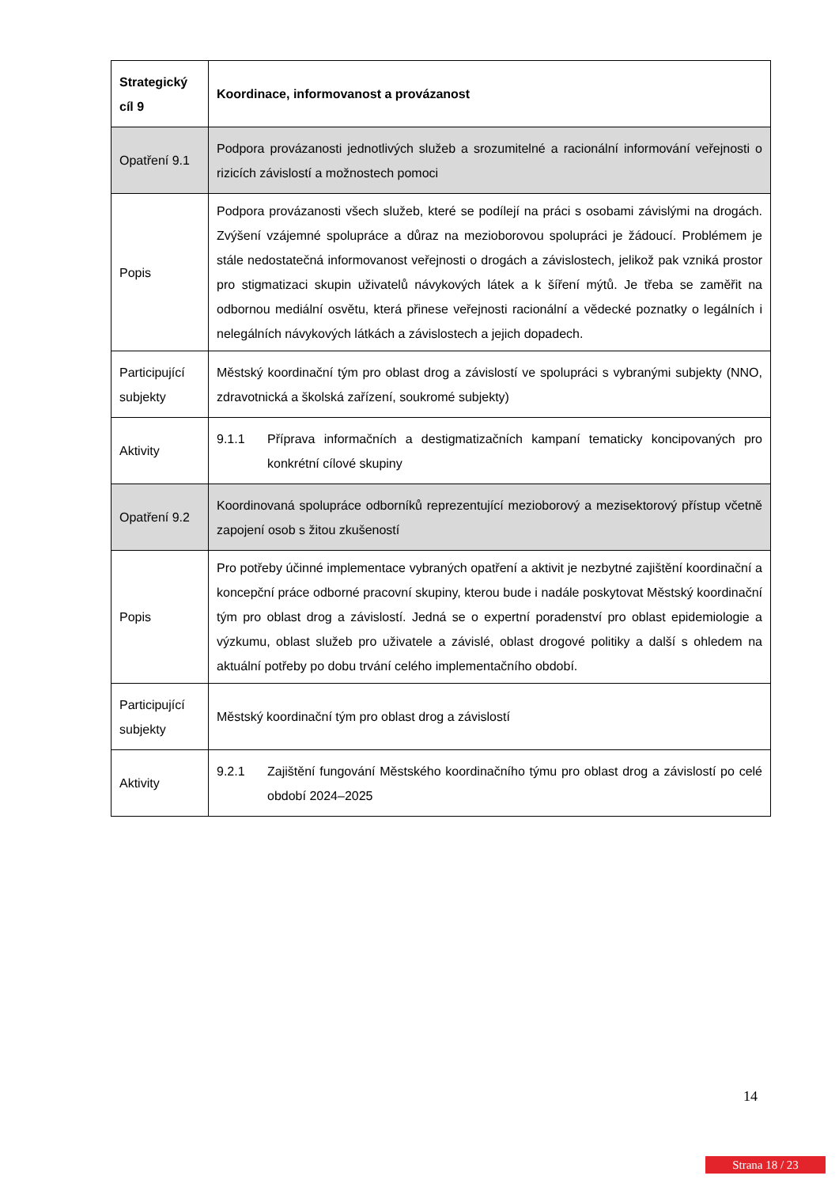| Strategický cíl 9 | Koordinace, informovanost a provázanost |
| Opatření 9.1 | Podpora provázanosti jednotlivých služeb a srozumitelné a racionální informování veřejnosti o rizicích závislostí a možnostech pomoci |
| Popis | Podpora provázanosti všech služeb, které se podílejí na práci s osobami závislými na drogách. Zvýšení vzájemné spolupráce a důraz na mezioborovou spolupráci je žádoucí. Problémem je stále nedostatečná informovanost veřejnosti o drogách a závislostech, jelikož pak vzniká prostor pro stigmatizaci skupin uživatelů návykových látek a k šíření mýtů. Je třeba se zaměřit na odbornou mediální osvětu, která přinese veřejnosti racionální a vědecké poznatky o legálních i nelegálních návykových látkách a závislostech a jejich dopadech. |
| Participující subjekty | Městský koordinační tým pro oblast drog a závislostí ve spolupráci s vybranými subjekty (NNO, zdravotnická a školská zařízení, soukromé subjekty) |
| Aktivity | 9.1.1 Příprava informačních a destigmatizačních kampaní tematicky koncipovaných pro konkrétní cílové skupiny |
| Opatření 9.2 | Koordinovaná spolupráce odborníků reprezentující mezioborový a mezisektorový přístup včetně zapojení osob s žitou zkušeností |
| Popis | Pro potřeby účinné implementace vybraných opatření a aktivit je nezbytné zajištění koordinační a koncepční práce odborné pracovní skupiny, kterou bude i nadále poskytovat Městský koordinační tým pro oblast drog a závislostí. Jedná se o expertní poradenství pro oblast epidemiologie a výzkumu, oblast služeb pro uživatele a závislé, oblast drogové politiky a další s ohledem na aktuální potřeby po dobu trvání celého implementačního období. |
| Participující subjekty | Městský koordinační tým pro oblast drog a závislostí |
| Aktivity | 9.2.1 Zajištění fungování Městského koordinačního týmu pro oblast drog a závislostí po celé období 2024–2025 |
14
Strana 18 / 23